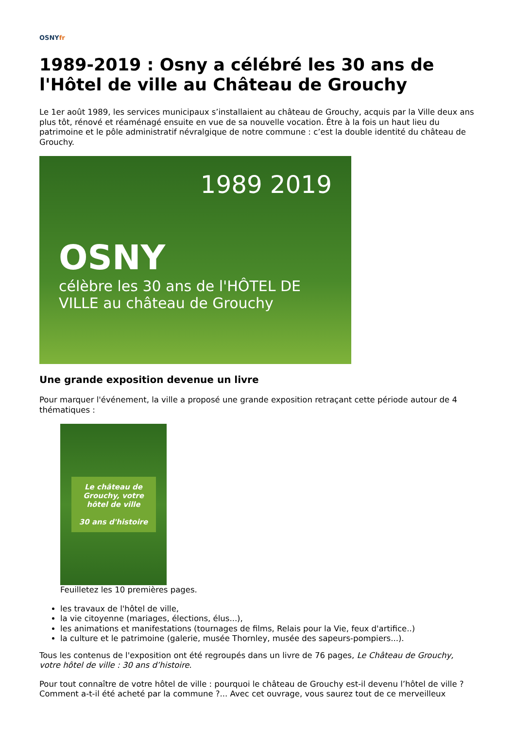OSNYfr
1989-2019 : Osny a célébré les 30 ans de l'Hôtel de ville au Château de Grouchy
Le 1er août 1989, les services municipaux s’installaient au château de Grouchy, acquis par la Ville deux ans plus tôt, rénové et réaménagé ensuite en vue de sa nouvelle vocation. Être à la fois un haut lieu du patrimoine et le pôle administratif névralgique de notre commune : c’est la double identité du château de Grouchy.
1989 2019
OSNY
célèbre les 30 ans de l'HÔTEL DE VILLE au château de Grouchy
Une grande exposition devenue un livre
Pour marquer l'événement, la ville a proposé une grande exposition retraçant cette période autour de 4 thématiques :
Le château de Grouchy, votre hôtel de ville
30 ans d'histoire
Feuilletez les 10 premières pages.
les travaux de l'hôtel de ville,
la vie citoyenne (mariages, élections, élus...),
les animations et manifestations (tournages de films, Relais pour la Vie, feux d'artifice..)
la culture et le patrimoine (galerie, musée Thornley, musée des sapeurs-pompiers...).
Tous les contenus de l'exposition ont été regroupés dans un livre de 76 pages, Le Château de Grouchy, votre hôtel de ville : 30 ans d’histoire.
Pour tout connaître de votre hôtel de ville : pourquoi le château de Grouchy est-il devenu l’hôtel de ville ? Comment a-t-il été acheté par la commune ?... Avec cet ouvrage, vous saurez tout de ce merveilleux